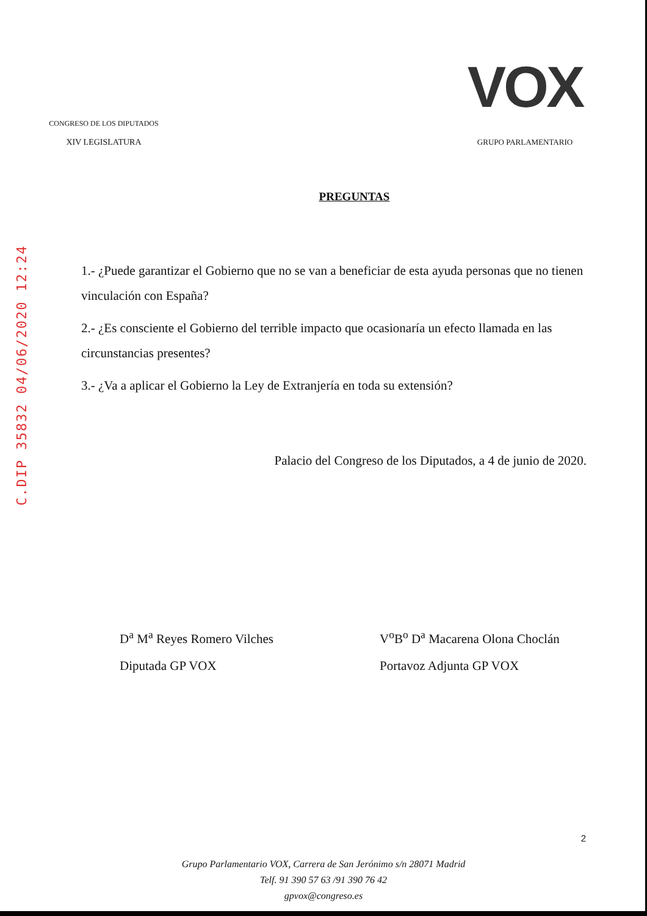CONGRESO DE LOS DIPUTADOS
XIV LEGISLATURA
VOX
GRUPO PARLAMENTARIO
C.DIP 35832 04/06/2020 12:24
PREGUNTAS
1.- ¿Puede garantizar el Gobierno que no se van a beneficiar de esta ayuda personas que no tienen vinculación con España?
2.- ¿Es consciente el Gobierno del terrible impacto que ocasionaría un efecto llamada en las circunstancias presentes?
3.- ¿Va a aplicar el Gobierno la Ley de Extranjería en toda su extensión?
Palacio del Congreso de los Diputados, a 4 de junio de 2020.
D<sup>a</sup> M<sup>a</sup> Reyes Romero Vilches
Diputada GP VOX
V<sup>o</sup>B<sup>o</sup> D<sup>a</sup> Macarena Olona Choclán
Portavoz Adjunta GP VOX
Grupo Parlamentario VOX, Carrera de San Jerónimo s/n 28071 Madrid
Telf. 91 390 57 63 /91 390 76 42
gpvox@congreso.es
2